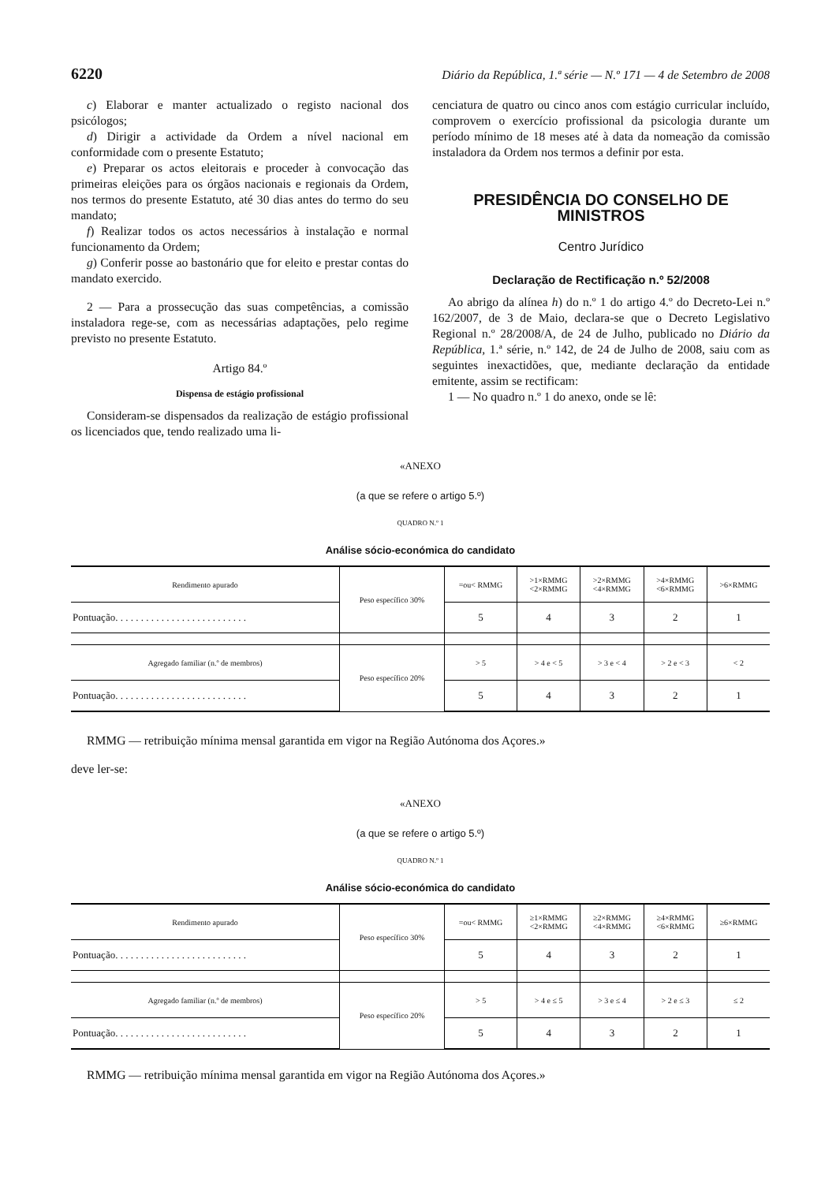6220 Diário da República, 1.ª série — N.º 171 — 4 de Setembro de 2008
c) Elaborar e manter actualizado o registo nacional dos psicólogos;
d) Dirigir a actividade da Ordem a nível nacional em conformidade com o presente Estatuto;
e) Preparar os actos eleitorais e proceder à convocação das primeiras eleições para os órgãos nacionais e regionais da Ordem, nos termos do presente Estatuto, até 30 dias antes do termo do seu mandato;
f) Realizar todos os actos necessários à instalação e normal funcionamento da Ordem;
g) Conferir posse ao bastonário que for eleito e prestar contas do mandato exercido.
2 — Para a prossecução das suas competências, a comissão instaladora rege-se, com as necessárias adaptações, pelo regime previsto no presente Estatuto.
Artigo 84.º
Dispensa de estágio profissional
Consideram-se dispensados da realização de estágio profissional os licenciados que, tendo realizado uma li-
cenciatura de quatro ou cinco anos com estágio curricular incluído, comprovem o exercício profissional da psicologia durante um período mínimo de 18 meses até à data da nomeação da comissão instaladora da Ordem nos termos a definir por esta.
PRESIDÊNCIA DO CONSELHO DE MINISTROS
Centro Jurídico
Declaração de Rectificação n.º 52/2008
Ao abrigo da alínea h) do n.º 1 do artigo 4.º do Decreto-Lei n.º 162/2007, de 3 de Maio, declara-se que o Decreto Legislativo Regional n.º 28/2008/A, de 24 de Julho, publicado no Diário da República, 1.ª série, n.º 142, de 24 de Julho de 2008, saiu com as seguintes inexactidões, que, mediante declaração da entidade emitente, assim se rectificam:
1 — No quadro n.º 1 do anexo, onde se lê:
«ANEXO
(a que se refere o artigo 5.º)
QUADRO N.º 1
Análise sócio-económica do candidato
| Rendimento apurado | Peso específico 30% | =ou< RMMG | >1×RMMG <2×RMMG | >2×RMMG <4×RMMG | >4×RMMG <6×RMMG | >6×RMMG |
| Pontuação. . . . . . . . . . . . . . . . . . . . . . . . . . | | 5 | 4 | 3 | 2 | 1 |
| Agregado familiar (n.º de membros) | Peso específico 20% | > 5 | > 4 e < 5 | > 3 e < 4 | > 2 e < 3 | < 2 |
| Pontuação. . . . . . . . . . . . . . . . . . . . . . . . . . | | 5 | 4 | 3 | 2 | 1 |
RMMG — retribuição mínima mensal garantida em vigor na Região Autónoma dos Açores.»
deve ler-se:
«ANEXO
(a que se refere o artigo 5.º)
QUADRO N.º 1
Análise sócio-económica do candidato
| Rendimento apurado | Peso específico 30% | =ou< RMMG | ≥1×RMMG <2×RMMG | ≥2×RMMG <4×RMMG | ≥4×RMMG <6×RMMG | ≥6×RMMG |
| Pontuação. . . . . . . . . . . . . . . . . . . . . . . . . . | | 5 | 4 | 3 | 2 | 1 |
| Agregado familiar (n.º de membros) | Peso específico 20% | > 5 | > 4 e ≤ 5 | > 3 e ≤ 4 | > 2 e ≤ 3 | ≤ 2 |
| Pontuação. . . . . . . . . . . . . . . . . . . . . . . . . . | | 5 | 4 | 3 | 2 | 1 |
RMMG — retribuição mínima mensal garantida em vigor na Região Autónoma dos Açores.»